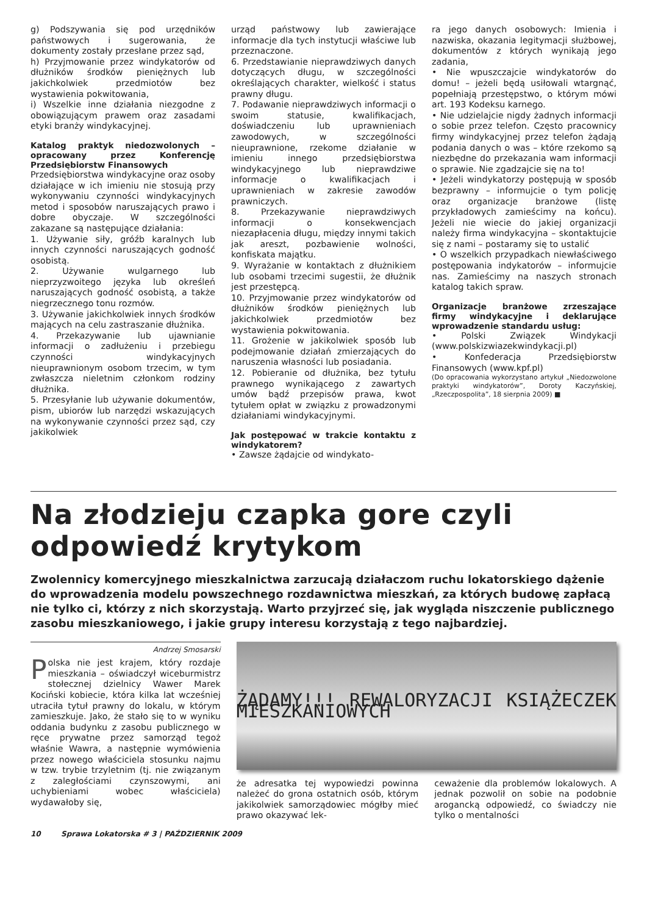g) Podszywania się pod urzędników państwowych i sugerowania, że dokumenty zostały przesłane przez sąd,
h) Przyjmowanie przez windykatorów od dłużników środków pieniężnych lub jakichkolwiek przedmiotów bez wystawienia pokwitowania,
i) Wszelkie inne działania niezgodne z obowiązującym prawem oraz zasadami etyki branży windykacyjnej.
Katalog praktyk niedozwolonych – opracowany przez Konferencję Przedsiębiorstw Finansowych
Przedsiębiorstwa windykacyjne oraz osoby działające w ich imieniu nie stosują przy wykonywaniu czynności windykacyjnych metod i sposobów naruszających prawo i dobre obyczaje. W szczególności zakazane są następujące działania:
1. Używanie siły, gróźb karalnych lub innych czynności naruszających godność osobistą.
2. Używanie wulgarnego lub nieprzyzwoitego języka lub określeń naruszających godność osobistą, a także niegrzecznego tonu rozmów.
3. Używanie jakichkolwiek innych środków mających na celu zastraszanie dłużnika.
4. Przekazywanie lub ujawnianie informacji o zadłużeniu i przebiegu czynności windykacyjnych nieuprawnionym osobom trzecim, w tym zwłaszcza nieletnim członkom rodziny dłużnika.
5. Przesyłanie lub używanie dokumentów, pism, ubiorów lub narzędzi wskazujących na wykonywanie czynności przez sąd, czy jakikolwiek
urząd państwowy lub zawierające informacje dla tych instytucji właściwe lub przeznaczone.
6. Przedstawianie nieprawdziwych danych dotyczących długu, w szczególności określających charakter, wielkość i status prawny długu.
7. Podawanie nieprawdziwych informacji o swoim statusie, kwalifikacjach, doświadczeniu lub uprawnieniach zawodowych, w szczególności nieuprawnione, rzekome działanie w imieniu innego przedsiębiorstwa windykacyjnego lub nieprawdziwe informacje o kwalifikacjach i uprawnieniach w zakresie zawodów prawniczych.
8. Przekazywanie nieprawdziwych informacji o konsekwencjach niezapłacenia długu, między innymi takich jak areszt, pozbawienie wolności, konfiskata majątku.
9. Wyrażanie w kontaktach z dłużnikiem lub osobami trzecimi sugestii, że dłużnik jest przestępcą.
10. Przyjmowanie przez windykatorów od dłużników środków pieniężnych lub jakichkolwiek przedmiotów bez wystawienia pokwitowania.
11. Grożenie w jakikolwiek sposób lub podejmowanie działań zmierzających do naruszenia własności lub posiadania.
12. Pobieranie od dłużnika, bez tytułu prawnego wynikającego z zawartych umów bądź przepisów prawa, kwot tytułem opłat w związku z prowadzonymi działaniami windykacyjnymi.
Jak postępować w trakcie kontaktu z windykatorem?
• Zawsze żądajcie od windykato-
ra jego danych osobowych: Imienia i nazwiska, okazania legitymacji służbowej, dokumentów z których wynikają jego zadania,
• Nie wpuszczajcie windykatorów do domu! – jeżeli będą usiłowali wtargnąć, popełniają przestępstwo, o którym mówi art. 193 Kodeksu karnego.
• Nie udzielajcie nigdy żadnych informacji o sobie przez telefon. Często pracownicy firmy windykacyjnej przez telefon żądają podania danych o was – które rzekomo są niezbędne do przekazania wam informacji o sprawie. Nie zgadzajcie się na to!
• Jeżeli windykatorzy postępują w sposób bezprawny – informujcie o tym policję oraz organizacje branżowe (listę przykładowych zamieścimy na końcu). Jeżeli nie wiecie do jakiej organizacji należy firma windykacyjna – skontaktujcie się z nami – postaramy się to ustalić
• O wszelkich przypadkach niewłaściwego postępowania indykatorów – informujcie nas. Zamieścimy na naszych stronach katalog takich spraw.
Organizacje branżowe zrzeszające firmy windykacyjne i deklarujące wprowadzenie standardu usług:
• Polski Związek Windykacji (www.polskizwiazekwindykacji.pl)
• Konfederacja Przedsiębiorstw Finansowych (www.kpf.pl)
(Do opracowania wykorzystano artykuł „Niedozwolone praktyki windykatorów”, Doroty Kaczyńskiej, „Rzeczpospolita”, 18 sierpnia 2009) ■
Na złodzieju czapka gore czyli odpowiedź krytykom
Zwolennicy komercyjnego mieszkalnictwa zarzucają działaczom ruchu lokatorskiego dążenie do wprowadzenia modelu powszechnego rozdawnictwa mieszkań, za których budowę zapłacą nie tylko ci, którzy z nich skorzystają. Warto przyjrzeć się, jak wygląda niszczenie publicznego zasobu mieszkaniowego, i jakie grupy interesu korzystają z tego najbardziej.
Andrzej Smosarski
Polska nie jest krajem, który rozdaje mieszkania – oświadczył wiceburmistrz stołecznej dzielnicy Wawer Marek Kociński kobiecie, która kilka lat wcześniej utraciła tytuł prawny do lokalu, w którym zamieszkuje. Jako, że stało się to w wyniku oddania budynku z zasobu publicznego w ręce prywatne przez samorząd tegoż właśnie Wawra, a następnie wymówienia przez nowego właściciela stosunku najmu w tzw. trybie trzyletnim (tj. nie związanym z zaległościami czynszowymi, ani uchybieniami wobec właściciela) wydawałoby się,
ŻĄDAMY!!! REWALORYZACJI KSIĄŻECZEK MIESZKANIOWYCH
że adresatka tej wypowiedzi powinna należeć do grona ostatnich osób, którym jakikolwiek samorządowiec mógłby mieć prawo okazywać lek-
ceważenie dla problemów lokalowych. A jednak pozwolił on sobie na podobnie arogancką odpowiedź, co świadczy nie tylko o mentalności
10 Sprawa Lokatorska # 3 | PAŹDZIERNIK 2009